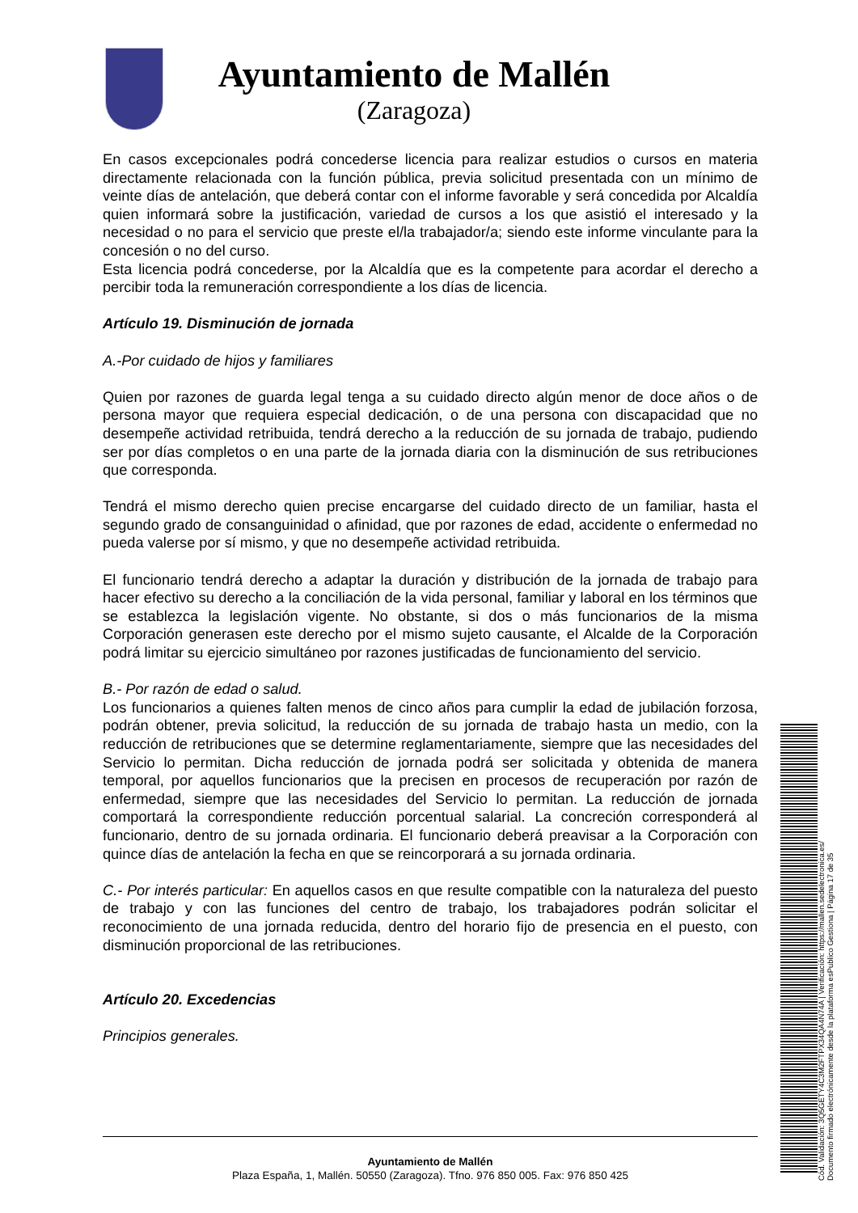Ayuntamiento de Mallén
(Zaragoza)
En casos excepcionales podrá concederse licencia para realizar estudios o cursos en materia directamente relacionada con la función pública, previa solicitud presentada con un mínimo de veinte días de antelación, que deberá contar con el informe favorable y será concedida por Alcaldía quien informará sobre la justificación, variedad de cursos a los que asistió el interesado y la necesidad o no para el servicio que preste el/la trabajador/a; siendo este informe vinculante para la concesión o no del curso.
Esta licencia podrá concederse, por la Alcaldía que es la competente para acordar el derecho a percibir toda la remuneración correspondiente a los días de licencia.
Artículo 19. Disminución de jornada
A.-Por cuidado de hijos y familiares
Quien por razones de guarda legal tenga a su cuidado directo algún menor de doce años o de persona mayor que requiera especial dedicación, o de una persona con discapacidad que no desempeñe actividad retribuida, tendrá derecho a la reducción de su jornada de trabajo, pudiendo ser por días completos o en una parte de la jornada diaria con la disminución de sus retribuciones que corresponda.
Tendrá el mismo derecho quien precise encargarse del cuidado directo de un familiar, hasta el segundo grado de consanguinidad o afinidad, que por razones de edad, accidente o enfermedad no pueda valerse por sí mismo, y que no desempeñe actividad retribuida.
El funcionario tendrá derecho a adaptar la duración y distribución de la jornada de trabajo para hacer efectivo su derecho a la conciliación de la vida personal, familiar y laboral en los términos que se establezca la legislación vigente. No obstante, si dos o más funcionarios de la misma Corporación generasen este derecho por el mismo sujeto causante, el Alcalde de la Corporación podrá limitar su ejercicio simultáneo por razones justificadas de funcionamiento del servicio.
B.- Por razón de edad o salud.
Los funcionarios a quienes falten menos de cinco años para cumplir la edad de jubilación forzosa, podrán obtener, previa solicitud, la reducción de su jornada de trabajo hasta un medio, con la reducción de retribuciones que se determine reglamentariamente, siempre que las necesidades del Servicio lo permitan. Dicha reducción de jornada podrá ser solicitada y obtenida de manera temporal, por aquellos funcionarios que la precisen en procesos de recuperación por razón de enfermedad, siempre que las necesidades del Servicio lo permitan. La reducción de jornada comportará la correspondiente reducción porcentual salarial. La concreción corresponderá al funcionario, dentro de su jornada ordinaria. El funcionario deberá preavisar a la Corporación con quince días de antelación la fecha en que se reincorporará a su jornada ordinaria.
C.- Por interés particular: En aquellos casos en que resulte compatible con la naturaleza del puesto de trabajo y con las funciones del centro de trabajo, los trabajadores podrán solicitar el reconocimiento de una jornada reducida, dentro del horario fijo de presencia en el puesto, con disminución proporcional de las retribuciones.
Artículo 20. Excedencias
Principios generales.
Ayuntamiento de Mallén
Plaza España, 1, Mallén. 50550 (Zaragoza). Tfno. 976 850 005. Fax: 976 850 425
Cód. Validación: 3Q5GETY4C3M2FTPX34QA4N74A | Verificación: https://mallen.sedelectronica.es/
Documento firmado electrónicamente desde la plataforma esPublico Gestiona | Página 17 de 35